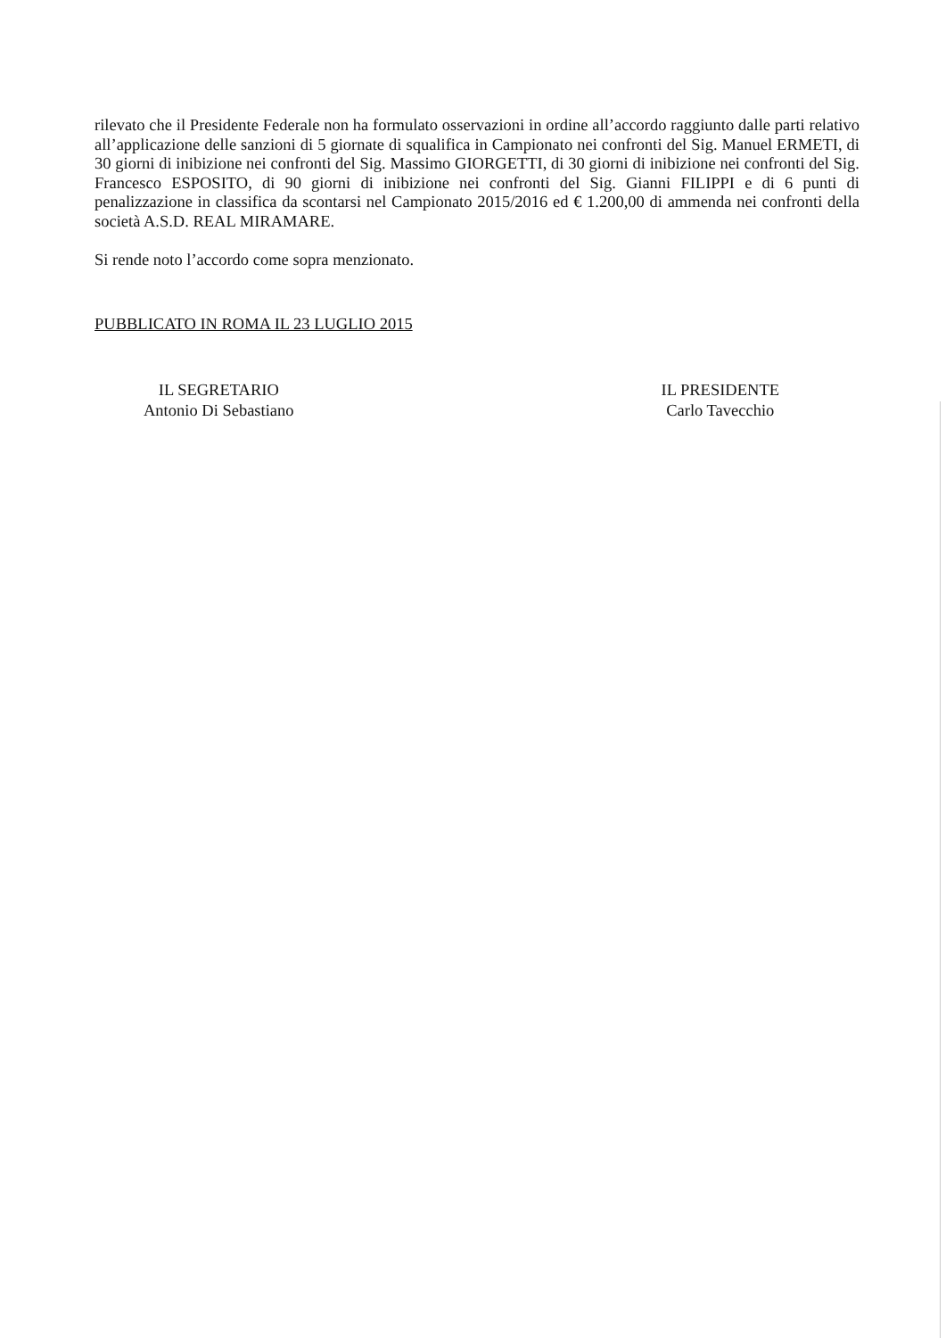rilevato che il Presidente Federale non ha formulato osservazioni in ordine all’accordo raggiunto dalle parti relativo all’applicazione delle sanzioni di 5 giornate di squalifica in Campionato nei confronti del Sig. Manuel ERMETI, di 30 giorni di inibizione nei confronti del Sig. Massimo GIORGETTI, di 30 giorni di inibizione nei confronti del Sig. Francesco ESPOSITO, di 90 giorni di inibizione nei confronti del Sig. Gianni FILIPPI e di 6 punti di penalizzazione in classifica da scontarsi nel Campionato 2015/2016 ed € 1.200,00 di ammenda nei confronti della società A.S.D. REAL MIRAMARE.
Si rende noto l’accordo come sopra menzionato.
PUBBLICATO IN ROMA IL 23 LUGLIO 2015
IL SEGRETARIO
Antonio Di Sebastiano
IL PRESIDENTE
Carlo Tavecchio